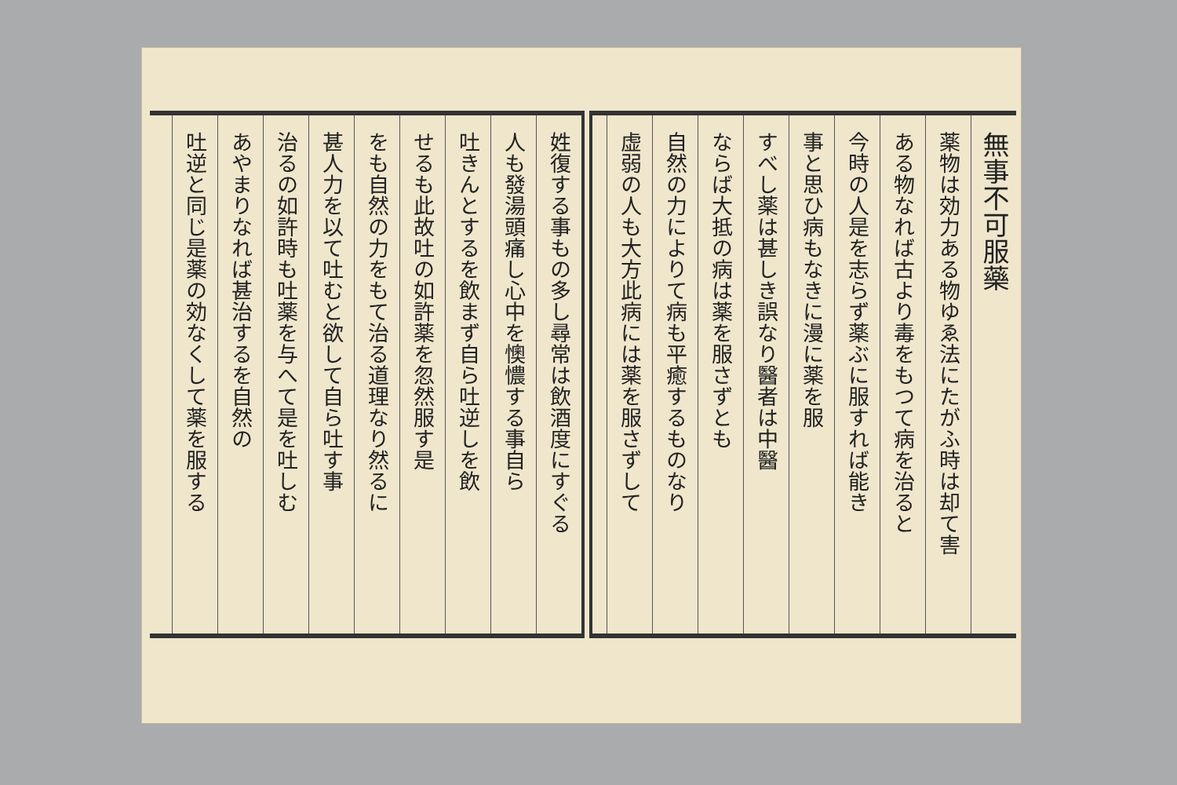無事不可服藥
薬物は効力ある物ゆゑ法にたがふ時は却て害
ある物なれば古より毒をもつて病を治ると
今時の人是を志らず薬ぶに服すれば能き
事と思ひ病もなきに漫に薬を服
すべし薬は甚しき誤なり醫者は中醫
ならば大抵の病は薬を服さずとも
自然の力によりて病も平癒するものなり
虚弱の人も大方此病には薬を服さずして
姓復する事もの多し尋常は飲酒度にすぐる
人も發湯頭痛し心中を懊憹する事自ら
吐きんとするを飲まず自ら吐逆しを飲
せるも此故吐の如許薬を忽然服す是
をも自然の力をもて治る道理なり然るに
甚人力を以て吐むと欲して自ら吐す事
治るの如許時も吐薬を与へて是を吐しむ
あやまりなれば甚治するを自然の
吐逆と同じ是薬の効なくして薬を服する